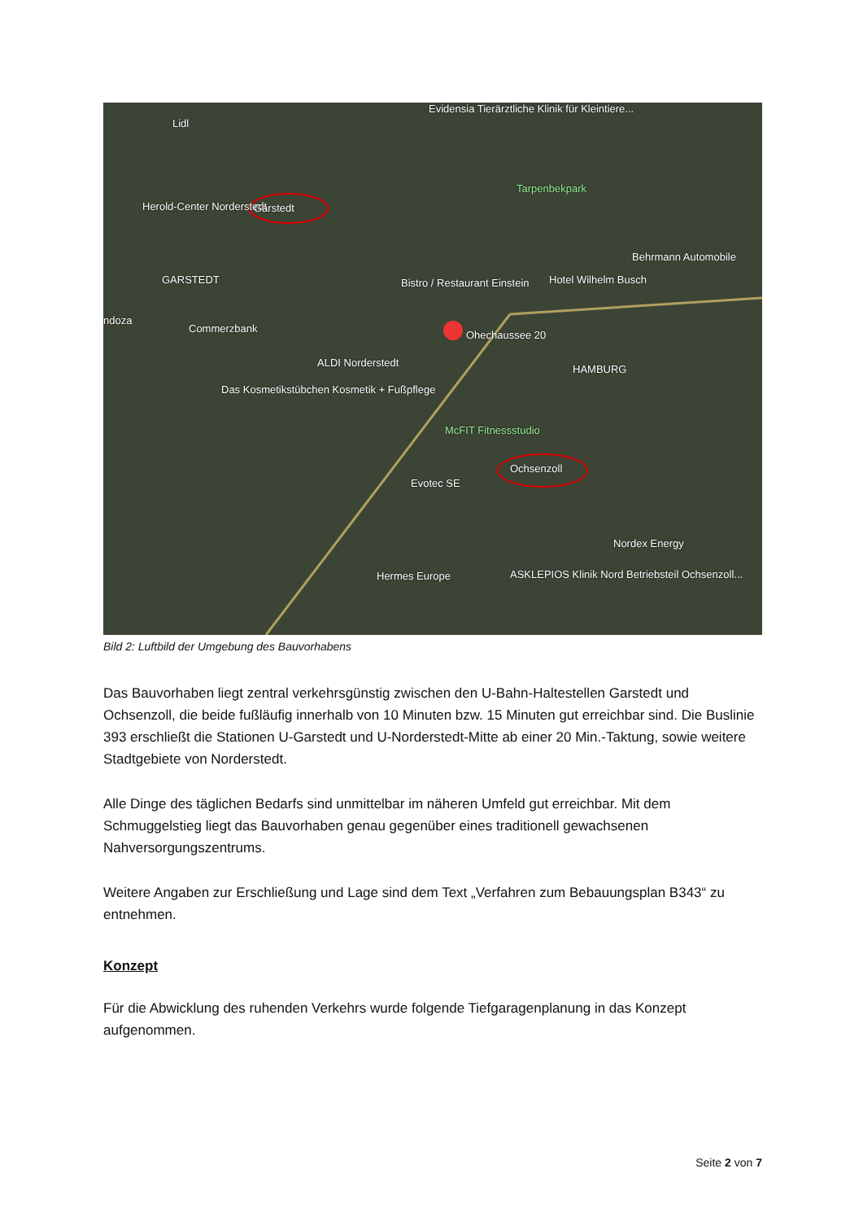Lidl
Evidensia Tierärztliche Klinik für Kleintiere...
Tarpenbekpark
Herold-Center Norderstedt Garstedt
Behrmann Automobile
GARSTEDT Bistro / Restaurant Einstein Hotel Wilhelm Busch
ndoza
Commerzbank
Ohechaussee 20
ALDI Norderstedt
HAMBURG
Das Kosmetikstübchen Kosmetik + Fußpflege
McFIT Fitnessstudio
Ochsenzoll
Evotec SE
Nordex Energy
Hermes Europe ASKLEPIOS Klinik Nord Betriebsteil Ochsenzoll...
Bild 2: Luftbild der Umgebung des Bauvorhabens
Das Bauvorhaben liegt zentral verkehrsgünstig zwischen den U-Bahn-Haltestellen Garstedt und Ochsenzoll, die beide fußläufig innerhalb von 10 Minuten bzw. 15 Minuten gut erreichbar sind. Die Buslinie 393 erschließt die Stationen U-Garstedt und U-Norderstedt-Mitte ab einer 20 Min.-Taktung, sowie weitere Stadtgebiete von Norderstedt.
Alle Dinge des täglichen Bedarfs sind unmittelbar im näheren Umfeld gut erreichbar. Mit dem Schmuggelstieg liegt das Bauvorhaben genau gegenüber eines traditionell gewachsenen Nahversorgungszentrums.
Weitere Angaben zur Erschließung und Lage sind dem Text „Verfahren zum Bebauungsplan B343“ zu entnehmen.
Konzept
Für die Abwicklung des ruhenden Verkehrs wurde folgende Tiefgaragenplanung in das Konzept aufgenommen.
Seite 2 von 7